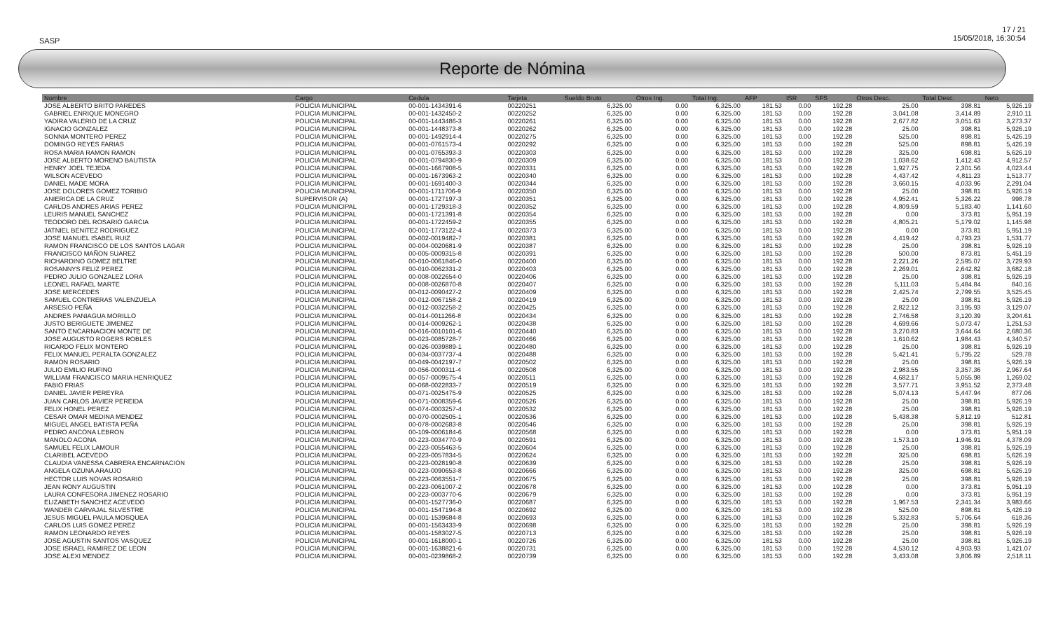SASP
17 / 21
15/05/2018, 16:30:54
Reporte de Nómina
| Nombre | Cargo | Cedula | Tarjeta | Sueldo Bruto | Otros Ing. | Total Ing. | AFP | ISR | SFS | Otros Desc. | Total Desc. | Neto |
| --- | --- | --- | --- | --- | --- | --- | --- | --- | --- | --- | --- | --- |
| JOSE ALBERTO BRITO PAREDES | POLICIA MUNICIPAL | 00-001-1434391-6 | 00220251 | 6,325.00 | 0.00 | 6,325.00 | 181.53 | 0.00 | 192.28 | 25.00 | 398.81 | 5,926.19 |
| GABRIEL ENRIQUE MONEGRO | POLICIA MUNICIPAL | 00-001-1432450-2 | 00220252 | 6,325.00 | 0.00 | 6,325.00 | 181.53 | 0.00 | 192.28 | 3,041.08 | 3,414.89 | 2,910.11 |
| YADIRA VALERIO DE LA CRUZ | POLICIA MUNICIPAL | 00-001-1443486-3 | 00220261 | 6,325.00 | 0.00 | 6,325.00 | 181.53 | 0.00 | 192.28 | 2,677.82 | 3,051.63 | 3,273.37 |
| IGNACIO GONZALEZ | POLICIA MUNICIPAL | 00-001-1448373-8 | 00220262 | 6,325.00 | 0.00 | 6,325.00 | 181.53 | 0.00 | 192.28 | 25.00 | 398.81 | 5,926.19 |
| SONNIA MONTERO PEREZ | POLICIA MUNICIPAL | 00-001-1492914-4 | 00220275 | 6,325.00 | 0.00 | 6,325.00 | 181.53 | 0.00 | 192.28 | 525.00 | 898.81 | 5,426.19 |
| DOMINGO REYES FARIAS | POLICIA MUNICIPAL | 00-001-0761573-4 | 00220292 | 6,325.00 | 0.00 | 6,325.00 | 181.53 | 0.00 | 192.28 | 525.00 | 898.81 | 5,426.19 |
| ROSA MARIA RAMON RAMON | POLICIA MUNICIPAL | 00-001-0765393-3 | 00220303 | 6,325.00 | 0.00 | 6,325.00 | 181.53 | 0.00 | 192.28 | 325.00 | 698.81 | 5,626.19 |
| JOSE ALBERTO MORENO BAUTISTA | POLICIA MUNICIPAL | 00-001-0794830-9 | 00220309 | 6,325.00 | 0.00 | 6,325.00 | 181.53 | 0.00 | 192.28 | 1,038.62 | 1,412.43 | 4,912.57 |
| HENRY JOEL TEJEDA | POLICIA MUNICIPAL | 00-001-1667908-5 | 00220331 | 6,325.00 | 0.00 | 6,325.00 | 181.53 | 0.00 | 192.28 | 1,927.75 | 2,301.56 | 4,023.44 |
| WILSON ACEVEDO | POLICIA MUNICIPAL | 00-001-1673963-2 | 00220340 | 6,325.00 | 0.00 | 6,325.00 | 181.53 | 0.00 | 192.28 | 4,437.42 | 4,811.23 | 1,513.77 |
| DANIEL MADE MORA | POLICIA MUNICIPAL | 00-001-1691400-3 | 00220344 | 6,325.00 | 0.00 | 6,325.00 | 181.53 | 0.00 | 192.28 | 3,660.15 | 4,033.96 | 2,291.04 |
| JOSE DOLORES GOMEZ TORIBIO | POLICIA MUNICIPAL | 00-001-1711706-9 | 00220350 | 6,325.00 | 0.00 | 6,325.00 | 181.53 | 0.00 | 192.28 | 25.00 | 398.81 | 5,926.19 |
| ANIERICA DE LA CRUZ | SUPERVISOR (A) | 00-001-1727197-3 | 00220351 | 6,325.00 | 0.00 | 6,325.00 | 181.53 | 0.00 | 192.28 | 4,952.41 | 5,326.22 | 998.78 |
| CARLOS ANDRES ARIAS PEREZ | POLICIA MUNICIPAL | 00-001-1729318-3 | 00220352 | 6,325.00 | 0.00 | 6,325.00 | 181.53 | 0.00 | 192.28 | 4,809.59 | 5,183.40 | 1,141.60 |
| LEURIS MANUEL SANCHEZ | POLICIA MUNICIPAL | 00-001-1721391-8 | 00220354 | 6,325.00 | 0.00 | 6,325.00 | 181.53 | 0.00 | 192.28 | 0.00 | 373.81 | 5,951.19 |
| TEODORO DEL ROSARIO GARCIA | POLICIA MUNICIPAL | 00-001-1722459-2 | 00220355 | 6,325.00 | 0.00 | 6,325.00 | 181.53 | 0.00 | 192.28 | 4,805.21 | 5,179.02 | 1,145.98 |
| JATNIEL BENITEZ RODRIGUEZ | POLICIA MUNICIPAL | 00-001-1773122-4 | 00220373 | 6,325.00 | 0.00 | 6,325.00 | 181.53 | 0.00 | 192.28 | 0.00 | 373.81 | 5,951.19 |
| JOSE MANUEL ISABEL RUIZ | POLICIA MUNICIPAL | 00-002-0019482-7 | 00220381 | 6,325.00 | 0.00 | 6,325.00 | 181.53 | 0.00 | 192.28 | 4,419.42 | 4,793.23 | 1,531.77 |
| RAMON FRANCISCO DE LOS SANTOS LAGAR | POLICIA MUNICIPAL | 00-004-0020681-9 | 00220387 | 6,325.00 | 0.00 | 6,325.00 | 181.53 | 0.00 | 192.28 | 25.00 | 398.81 | 5,926.19 |
| FRANCISCO MAÑON SUAREZ | POLICIA MUNICIPAL | 00-005-0009315-8 | 00220391 | 6,325.00 | 0.00 | 6,325.00 | 181.53 | 0.00 | 192.28 | 500.00 | 873.81 | 5,451.19 |
| RICHARDINO GOMEZ BELTRE | POLICIA MUNICIPAL | 00-010-0061846-0 | 00220400 | 6,325.00 | 0.00 | 6,325.00 | 181.53 | 0.00 | 192.28 | 2,221.26 | 2,595.07 | 3,729.93 |
| ROSANNYS FELIZ PEREZ | POLICIA MUNICIPAL | 00-010-0062331-2 | 00220403 | 6,325.00 | 0.00 | 6,325.00 | 181.53 | 0.00 | 192.28 | 2,269.01 | 2,642.82 | 3,682.18 |
| PEDRO JULIO GONZALEZ LORA | POLICIA MUNICIPAL | 00-008-0022654-0 | 00220406 | 6,325.00 | 0.00 | 6,325.00 | 181.53 | 0.00 | 192.28 | 25.00 | 398.81 | 5,926.19 |
| LEONEL RAFAEL MARTE | POLICIA MUNICIPAL | 00-008-0026870-8 | 00220407 | 6,325.00 | 0.00 | 6,325.00 | 181.53 | 0.00 | 192.28 | 5,111.03 | 5,484.84 | 840.16 |
| JOSE MERCEDES | POLICIA MUNICIPAL | 00-012-0090427-2 | 00220409 | 6,325.00 | 0.00 | 6,325.00 | 181.53 | 0.00 | 192.28 | 2,425.74 | 2,799.55 | 3,525.45 |
| SAMUEL CONTRERAS VALENZUELA | POLICIA MUNICIPAL | 00-012-0067158-2 | 00220419 | 6,325.00 | 0.00 | 6,325.00 | 181.53 | 0.00 | 192.28 | 25.00 | 398.81 | 5,926.19 |
| ARSESIO PEÑA | POLICIA MUNICIPAL | 00-012-0032258-2 | 00220425 | 6,325.00 | 0.00 | 6,325.00 | 181.53 | 0.00 | 192.28 | 2,822.12 | 3,195.93 | 3,129.07 |
| ANDRES PANIAGUA MORILLO | POLICIA MUNICIPAL | 00-014-0011266-8 | 00220434 | 6,325.00 | 0.00 | 6,325.00 | 181.53 | 0.00 | 192.28 | 2,746.58 | 3,120.39 | 3,204.61 |
| JUSTO BERIGUETE JIMENEZ | POLICIA MUNICIPAL | 00-014-0009262-1 | 00220438 | 6,325.00 | 0.00 | 6,325.00 | 181.53 | 0.00 | 192.28 | 4,699.66 | 5,073.47 | 1,251.53 |
| SANTO ENCARNACION MONTE DE | POLICIA MUNICIPAL | 00-016-0010101-6 | 00220440 | 6,325.00 | 0.00 | 6,325.00 | 181.53 | 0.00 | 192.28 | 3,270.83 | 3,644.64 | 2,680.36 |
| JOSE AUGUSTO ROGERS ROBLES | POLICIA MUNICIPAL | 00-023-0085728-7 | 00220466 | 6,325.00 | 0.00 | 6,325.00 | 181.53 | 0.00 | 192.28 | 1,610.62 | 1,984.43 | 4,340.57 |
| RICARDO FELIX MONTERO | POLICIA MUNICIPAL | 00-026-0039889-1 | 00220480 | 6,325.00 | 0.00 | 6,325.00 | 181.53 | 0.00 | 192.28 | 25.00 | 398.81 | 5,926.19 |
| FELIX MANUEL PERALTA GONZALEZ | POLICIA MUNICIPAL | 00-034-0037737-4 | 00220488 | 6,325.00 | 0.00 | 6,325.00 | 181.53 | 0.00 | 192.28 | 5,421.41 | 5,795.22 | 529.78 |
| RAMON ROSARIO | POLICIA MUNICIPAL | 00-049-0042197-7 | 00220502 | 6,325.00 | 0.00 | 6,325.00 | 181.53 | 0.00 | 192.28 | 25.00 | 398.81 | 5,926.19 |
| JULIO EMILIO RUFINO | POLICIA MUNICIPAL | 00-056-0000311-4 | 00220508 | 6,325.00 | 0.00 | 6,325.00 | 181.53 | 0.00 | 192.28 | 2,983.55 | 3,357.36 | 2,967.64 |
| WILLIAM FRANCISCO MARIA HENRIQUEZ | POLICIA MUNICIPAL | 00-057-0009575-4 | 00220511 | 6,325.00 | 0.00 | 6,325.00 | 181.53 | 0.00 | 192.28 | 4,682.17 | 5,055.98 | 1,269.02 |
| FABIO FRIAS | POLICIA MUNICIPAL | 00-068-0022833-7 | 00220519 | 6,325.00 | 0.00 | 6,325.00 | 181.53 | 0.00 | 192.28 | 3,577.71 | 3,951.52 | 2,373.48 |
| DANIEL JAVIER PEREYRA | POLICIA MUNICIPAL | 00-071-0025475-9 | 00220525 | 6,325.00 | 0.00 | 6,325.00 | 181.53 | 0.00 | 192.28 | 5,074.13 | 5,447.94 | 877.06 |
| JUAN CARLOS JAVIER PEREIDA | POLICIA MUNICIPAL | 00-071-0008359-6 | 00220526 | 6,325.00 | 0.00 | 6,325.00 | 181.53 | 0.00 | 192.28 | 25.00 | 398.81 | 5,926.19 |
| FELIX HONEL PEREZ | POLICIA MUNICIPAL | 00-074-0003257-4 | 00220532 | 6,325.00 | 0.00 | 6,325.00 | 181.53 | 0.00 | 192.28 | 25.00 | 398.81 | 5,926.19 |
| CESAR OMAR MEDINA MENDEZ | POLICIA MUNICIPAL | 00-070-0002505-1 | 00220536 | 6,325.00 | 0.00 | 6,325.00 | 181.53 | 0.00 | 192.28 | 5,438.38 | 5,812.19 | 512.81 |
| MIGUEL ANGEL BATISTA PEÑA | POLICIA MUNICIPAL | 00-078-0002683-8 | 00220546 | 6,325.00 | 0.00 | 6,325.00 | 181.53 | 0.00 | 192.28 | 25.00 | 398.81 | 5,926.19 |
| PEDRO ANCONA LEBRON | POLICIA MUNICIPAL | 00-109-0006184-6 | 00220568 | 6,325.00 | 0.00 | 6,325.00 | 181.53 | 0.00 | 192.28 | 0.00 | 373.81 | 5,951.19 |
| MANOLO ACONA | POLICIA MUNICIPAL | 00-223-0034770-9 | 00220591 | 6,325.00 | 0.00 | 6,325.00 | 181.53 | 0.00 | 192.28 | 1,573.10 | 1,946.91 | 4,378.09 |
| SAMUEL FELIX LAMOUR | POLICIA MUNICIPAL | 00-223-0055463-5 | 00220604 | 6,325.00 | 0.00 | 6,325.00 | 181.53 | 0.00 | 192.28 | 25.00 | 398.81 | 5,926.19 |
| CLARIBEL ACEVEDO | POLICIA MUNICIPAL | 00-223-0057834-5 | 00220624 | 6,325.00 | 0.00 | 6,325.00 | 181.53 | 0.00 | 192.28 | 325.00 | 698.81 | 5,626.19 |
| CLAUDIA VANESSA CABRERA ENCARNACION | POLICIA MUNICIPAL | 00-223-0028190-8 | 00220639 | 6,325.00 | 0.00 | 6,325.00 | 181.53 | 0.00 | 192.28 | 25.00 | 398.81 | 5,926.19 |
| ANGELA OZUNA ARAUJO | POLICIA MUNICIPAL | 00-223-0090653-8 | 00220666 | 6,325.00 | 0.00 | 6,325.00 | 181.53 | 0.00 | 192.28 | 325.00 | 698.81 | 5,626.19 |
| HECTOR LUIS NOVAS ROSARIO | POLICIA MUNICIPAL | 00-223-0063551-7 | 00220675 | 6,325.00 | 0.00 | 6,325.00 | 181.53 | 0.00 | 192.28 | 25.00 | 398.81 | 5,926.19 |
| JEAN RONY AUGUSTIN | POLICIA MUNICIPAL | 00-223-0061007-2 | 00220678 | 6,325.00 | 0.00 | 6,325.00 | 181.53 | 0.00 | 192.28 | 0.00 | 373.81 | 5,951.19 |
| LAURA CONFESORA JIMENEZ ROSARIO | POLICIA MUNICIPAL | 00-223-0003770-6 | 00220679 | 6,325.00 | 0.00 | 6,325.00 | 181.53 | 0.00 | 192.28 | 0.00 | 373.81 | 5,951.19 |
| ELIZABETH SANCHEZ ACEVEDO | POLICIA MUNICIPAL | 00-001-1527736-0 | 00220687 | 6,325.00 | 0.00 | 6,325.00 | 181.53 | 0.00 | 192.28 | 1,967.53 | 2,341.34 | 3,983.66 |
| WANDER CARVAJAL SILVESTRE | POLICIA MUNICIPAL | 00-001-1547194-8 | 00220692 | 6,325.00 | 0.00 | 6,325.00 | 181.53 | 0.00 | 192.28 | 525.00 | 898.81 | 5,426.19 |
| JESUS MIGUEL PAULA MOSQUEA | POLICIA MUNICIPAL | 00-001-1539684-8 | 00220693 | 6,325.00 | 0.00 | 6,325.00 | 181.53 | 0.00 | 192.28 | 5,332.83 | 5,706.64 | 618.36 |
| CARLOS LUIS GOMEZ PEREZ | POLICIA MUNICIPAL | 00-001-1563433-9 | 00220698 | 6,325.00 | 0.00 | 6,325.00 | 181.53 | 0.00 | 192.28 | 25.00 | 398.81 | 5,926.19 |
| RAMON LEONARDO REYES | POLICIA MUNICIPAL | 00-001-1583027-5 | 00220713 | 6,325.00 | 0.00 | 6,325.00 | 181.53 | 0.00 | 192.28 | 25.00 | 398.81 | 5,926.19 |
| JOSE AGUSTIN SANTOS VASQUEZ | POLICIA MUNICIPAL | 00-001-1618000-1 | 00220726 | 6,325.00 | 0.00 | 6,325.00 | 181.53 | 0.00 | 192.28 | 25.00 | 398.81 | 5,926.19 |
| JOSE ISRAEL RAMIREZ DE LEON | POLICIA MUNICIPAL | 00-001-1638821-6 | 00220731 | 6,325.00 | 0.00 | 6,325.00 | 181.53 | 0.00 | 192.28 | 4,530.12 | 4,903.93 | 1,421.07 |
| JOSE ALEXI MENDEZ | POLICIA MUNICIPAL | 00-001-0239868-2 | 00220739 | 6,325.00 | 0.00 | 6,325.00 | 181.53 | 0.00 | 192.28 | 3,433.08 | 3,806.89 | 2,518.11 |